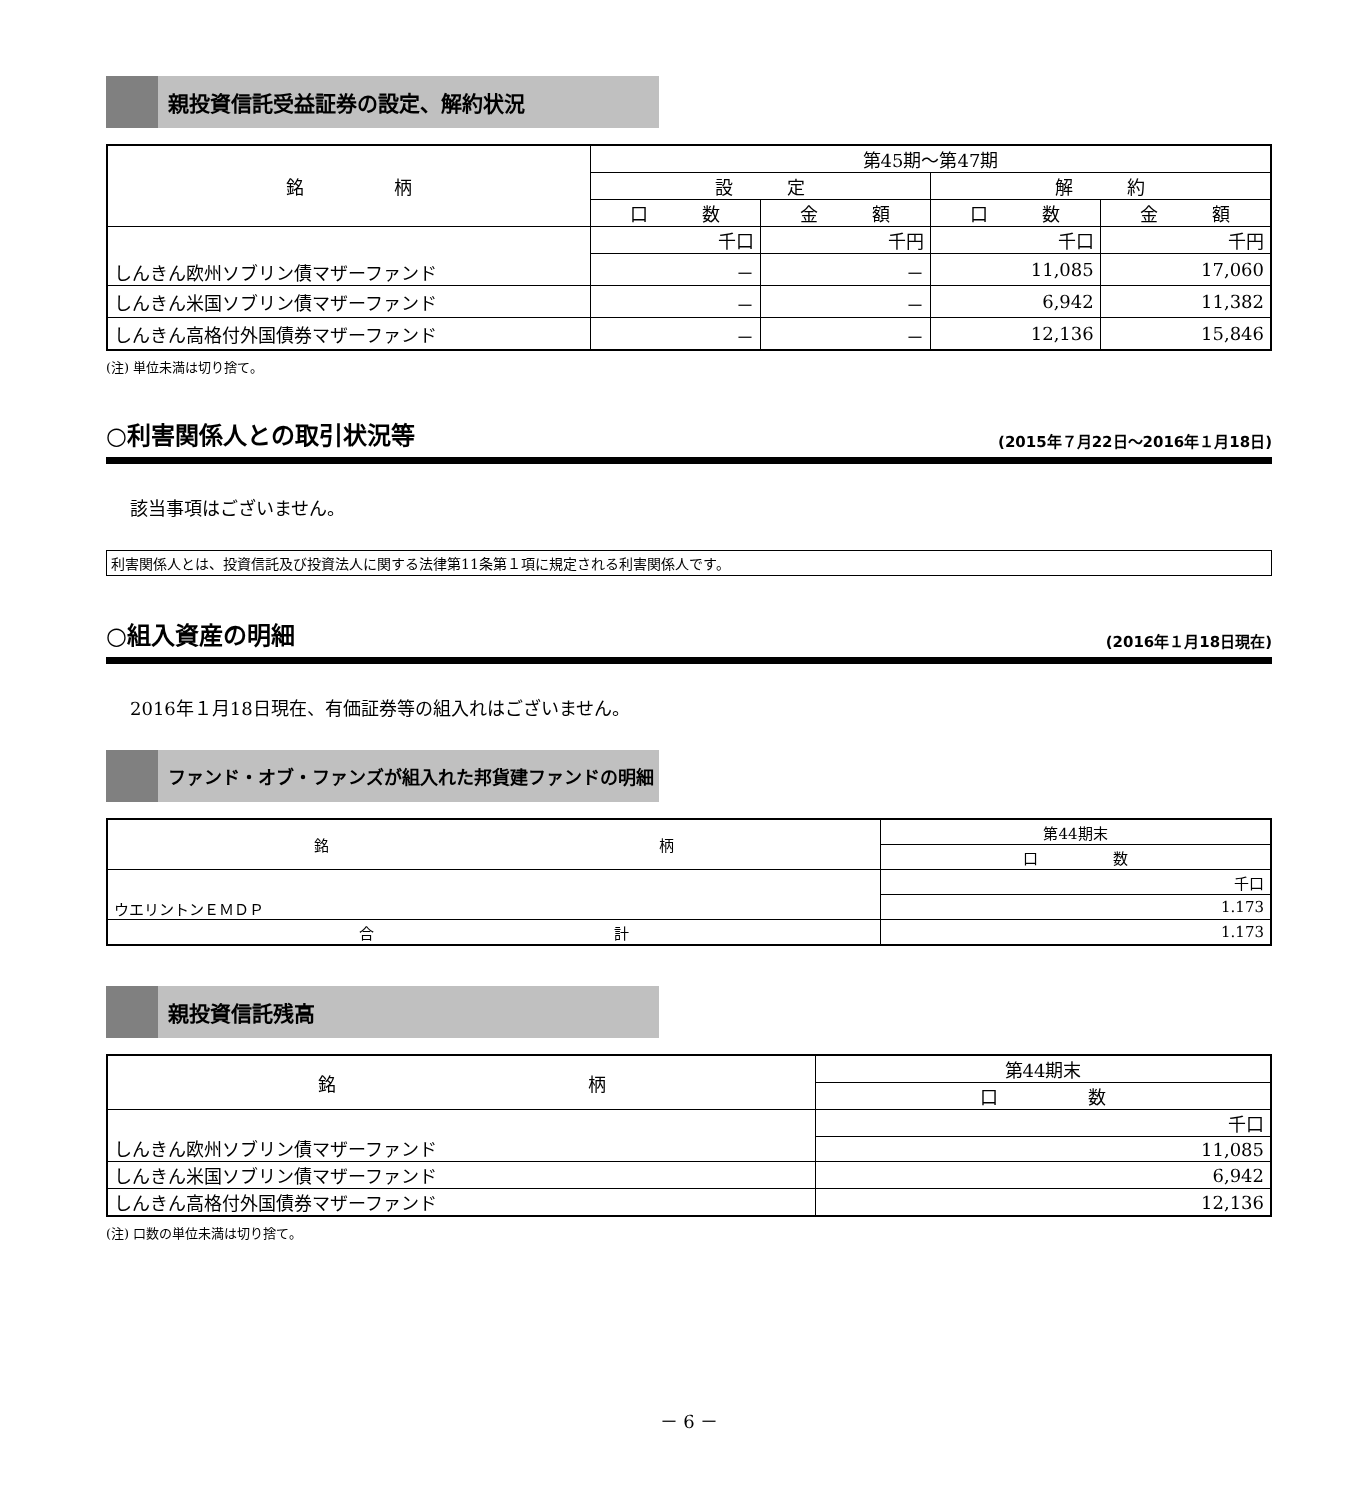親投資信託受益証券の設定、解約状況
| 銘 柄 | 第45期～第47期 | | | |
| --- | --- | --- | --- | --- |
| | 設 定 | | 解 約 | |
| | 口 数 | 金 額 | 口 数 | 金 額 |
| しんきん欧州ソブリン債マザーファンド | 千口 | 千円 | 千口 | 千円 |
| | － | － | 11,085 | 17,060 |
| しんきん米国ソブリン債マザーファンド | － | － | 6,942 | 11,382 |
| しんきん高格付外国債券マザーファンド | － | － | 12,136 | 15,846 |
(注) 単位未満は切り捨て。
○利害関係人との取引状況等 (2015年７月22日～2016年１月18日)
該当事項はございません。
利害関係人とは、投資信託及び投資法人に関する法律第11条第１項に規定される利害関係人です。
○組入資産の明細 (2016年１月18日現在)
2016年１月18日現在、有価証券等の組入れはございません。
ファンド・オブ・ファンズが組入れた邦貨建ファンドの明細
| 銘 柄 | 第44期末 |
| --- | --- |
| | 口 数 |
| ウエリントンＥＭＤＰ | 千口 |
| | 1.173 |
| 合 計 | 1.173 |
親投資信託残高
| 銘 柄 | 第44期末 |
| --- | --- |
| | 口 数 |
| しんきん欧州ソブリン債マザーファンド | 千口 |
| | 11,085 |
| しんきん米国ソブリン債マザーファンド | 6,942 |
| しんきん高格付外国債券マザーファンド | 12,136 |
(注) 口数の単位未満は切り捨て。
－ 6 －